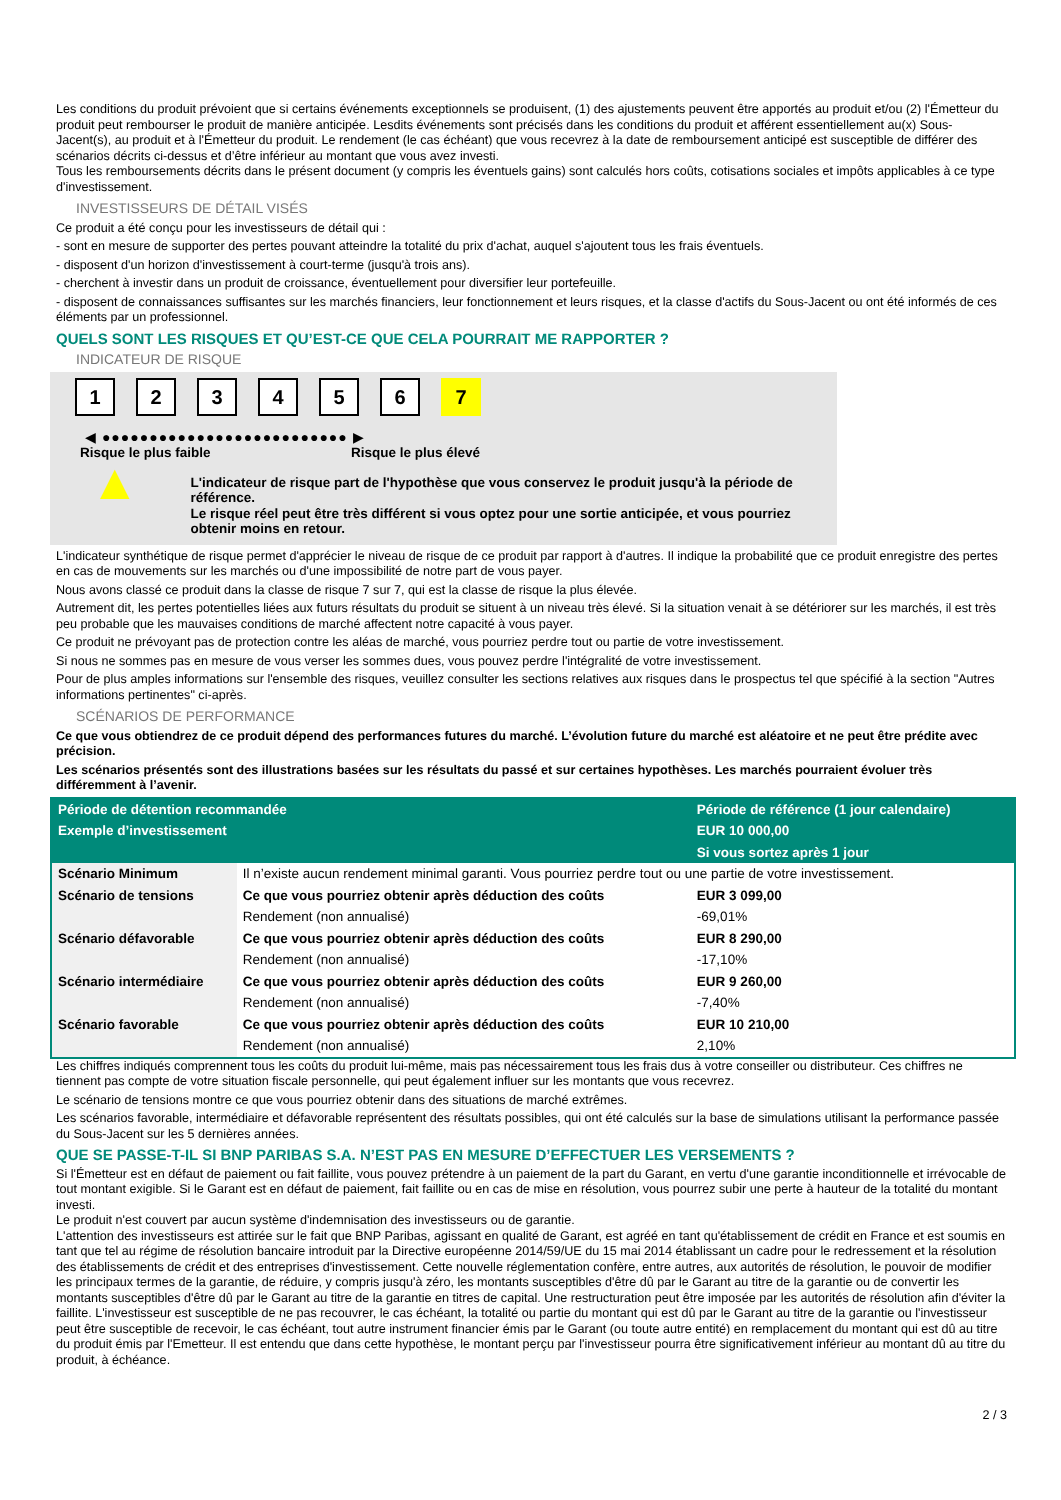Les conditions du produit prévoient que si certains événements exceptionnels se produisent, (1) des ajustements peuvent être apportés au produit et/ou (2) l'Émetteur du produit peut rembourser le produit de manière anticipée. Lesdits événements sont précisés dans les conditions du produit et afférent essentiellement au(x) Sous-Jacent(s), au produit et à l'Émetteur du produit. Le rendement (le cas échéant) que vous recevrez à la date de remboursement anticipé est susceptible de différer des scénarios décrits ci-dessus et d’être inférieur au montant que vous avez investi.
Tous les remboursements décrits dans le présent document (y compris les éventuels gains) sont calculés hors coûts, cotisations sociales et impôts applicables à ce type d'investissement.
INVESTISSEURS DE DÉTAIL VISÉS
Ce produit a été conçu pour les investisseurs de détail qui :
- sont en mesure de supporter des pertes pouvant atteindre la totalité du prix d'achat, auquel s'ajoutent tous les frais éventuels.
- disposent d'un horizon d'investissement à court-terme (jusqu'à trois ans).
- cherchent à investir dans un produit de croissance, éventuellement pour diversifier leur portefeuille.
- disposent de connaissances suffisantes sur les marchés financiers, leur fonctionnement et leurs risques, et la classe d'actifs du Sous-Jacent ou ont été informés de ces éléments par un professionnel.
QUELS SONT LES RISQUES ET QU’EST-CE QUE CELA POURRAIT ME RAPPORTER ?
INDICATEUR DE RISQUE
1234567
◀ ●●●●●●●●●●●●●●●●●●●●●●●●●● ▶
Risque le plus faible Risque le plus élevé
▲
L'indicateur de risque part de l'hypothèse que vous conservez le produit jusqu'à la période de référence.
Le risque réel peut être très différent si vous optez pour une sortie anticipée, et vous pourriez obtenir moins en retour.
L'indicateur synthétique de risque permet d'apprécier le niveau de risque de ce produit par rapport à d'autres. Il indique la probabilité que ce produit enregistre des pertes en cas de mouvements sur les marchés ou d'une impossibilité de notre part de vous payer.
Nous avons classé ce produit dans la classe de risque 7 sur 7, qui est la classe de risque la plus élevée.
Autrement dit, les pertes potentielles liées aux futurs résultats du produit se situent à un niveau très élevé. Si la situation venait à se détériorer sur les marchés, il est très peu probable que les mauvaises conditions de marché affectent notre capacité à vous payer.
Ce produit ne prévoyant pas de protection contre les aléas de marché, vous pourriez perdre tout ou partie de votre investissement.
Si nous ne sommes pas en mesure de vous verser les sommes dues, vous pouvez perdre l'intégralité de votre investissement.
Pour de plus amples informations sur l'ensemble des risques, veuillez consulter les sections relatives aux risques dans le prospectus tel que spécifié à la section "Autres informations pertinentes" ci-après.
SCÉNARIOS DE PERFORMANCE
Ce que vous obtiendrez de ce produit dépend des performances futures du marché. L’évolution future du marché est aléatoire et ne peut être prédite avec précision.
Les scénarios présentés sont des illustrations basées sur les résultats du passé et sur certaines hypothèses. Les marchés pourraient évoluer très différemment à l’avenir.
| Période de détention recommandée | | Période de référence (1 jour calendaire) |
| Exemple d’investissement | | EUR 10 000,00 |
| | | Si vous sortez après 1 jour |
| Scénario Minimum | Il n’existe aucun rendement minimal garanti. Vous pourriez perdre tout ou une partie de votre investissement. | |
| Scénario de tensions | Ce que vous pourriez obtenir après déduction des coûts | EUR 3 099,00 |
| | Rendement (non annualisé) | -69,01% |
| Scénario défavorable | Ce que vous pourriez obtenir après déduction des coûts | EUR 8 290,00 |
| | Rendement (non annualisé) | -17,10% |
| Scénario intermédiaire | Ce que vous pourriez obtenir après déduction des coûts | EUR 9 260,00 |
| | Rendement (non annualisé) | -7,40% |
| Scénario favorable | Ce que vous pourriez obtenir après déduction des coûts | EUR 10 210,00 |
| | Rendement (non annualisé) | 2,10% |
Les chiffres indiqués comprennent tous les coûts du produit lui-même, mais pas nécessairement tous les frais dus à votre conseiller ou distributeur. Ces chiffres ne tiennent pas compte de votre situation fiscale personnelle, qui peut également influer sur les montants que vous recevrez.
Le scénario de tensions montre ce que vous pourriez obtenir dans des situations de marché extrêmes.
Les scénarios favorable, intermédiaire et défavorable représentent des résultats possibles, qui ont été calculés sur la base de simulations utilisant la performance passée du Sous-Jacent sur les 5 dernières années.
QUE SE PASSE-T-IL SI BNP PARIBAS S.A. N’EST PAS EN MESURE D’EFFECTUER LES VERSEMENTS ?
Si l'Émetteur est en défaut de paiement ou fait faillite, vous pouvez prétendre à un paiement de la part du Garant, en vertu d'une garantie inconditionnelle et irrévocable de tout montant exigible. Si le Garant est en défaut de paiement, fait faillite ou en cas de mise en résolution, vous pourrez subir une perte à hauteur de la totalité du montant investi.
Le produit n'est couvert par aucun système d'indemnisation des investisseurs ou de garantie.
L'attention des investisseurs est attirée sur le fait que BNP Paribas, agissant en qualité de Garant, est agréé en tant qu'établissement de crédit en France et est soumis en tant que tel au régime de résolution bancaire introduit par la Directive européenne 2014/59/UE du 15 mai 2014 établissant un cadre pour le redressement et la résolution des établissements de crédit et des entreprises d'investissement. Cette nouvelle réglementation confère, entre autres, aux autorités de résolution, le pouvoir de modifier les principaux termes de la garantie, de réduire, y compris jusqu'à zéro, les montants susceptibles d'être dû par le Garant au titre de la garantie ou de convertir les montants susceptibles d'être dû par le Garant au titre de la garantie en titres de capital. Une restructuration peut être imposée par les autorités de résolution afin d'éviter la faillite. L'investisseur est susceptible de ne pas recouvrer, le cas échéant, la totalité ou partie du montant qui est dû par le Garant au titre de la garantie ou l'investisseur peut être susceptible de recevoir, le cas échéant, tout autre instrument financier émis par le Garant (ou toute autre entité) en remplacement du montant qui est dû au titre du produit émis par l'Emetteur. Il est entendu que dans cette hypothèse, le montant perçu par l'investisseur pourra être significativement inférieur au montant dû au titre du produit, à échéance.
2 / 3